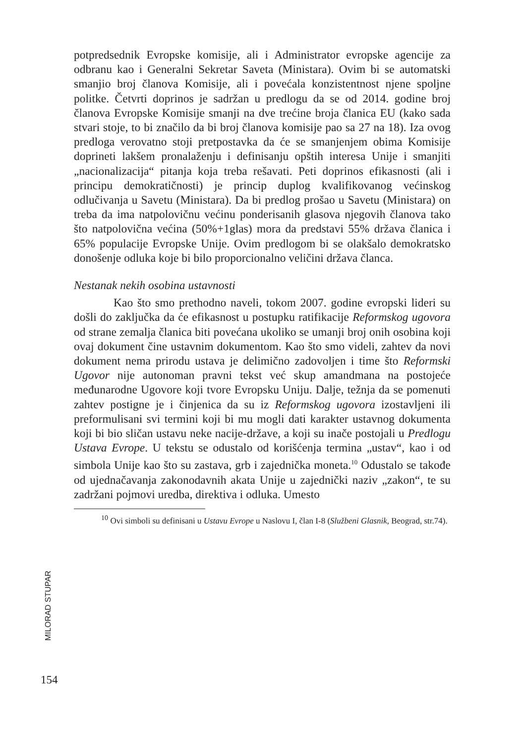potpredsednik Evropske komisije, ali i Administrator evropske agencije za odbranu kao i Generalni Sekretar Saveta (Ministara). Ovim bi se automatski smanjio broj članova Komisije, ali i povećala konzistentnost njene spoljne politke. Četvrti doprinos je sadržan u predlogu da se od 2014. godine broj članova Evropske Komisije smanji na dve trećine broja članica EU (kako sada stvari stoje, to bi značilo da bi broj članova komisije pao sa 27 na 18). Iza ovog predloga verovatno stoji pretpostavka da će se smanjenjem obima Komisije doprineti lakšem pronalaženju i definisanju opštih interesa Unije i smanjiti „nacionalizacija“ pitanja koja treba rešavati. Peti doprinos efikasnosti (ali i principu demokratičnosti) je princip duplog kvalifikovanog većinskog odlučivanja u Savetu (Ministara). Da bi predlog prošao u Savetu (Ministara) on treba da ima natpolovičnu većinu ponderisanih glasova njegovih članova tako što natpolovična većina (50%+1glas) mora da predstavi 55% država članica i 65% populacije Evropske Unije. Ovim predlogom bi se olakšalo demokratsko donošenje odluka koje bi bilo proporcionalno veličini država članca.
Nestanak nekih osobina ustavnosti
Kao što smo prethodno naveli, tokom 2007. godine evropski lideri su došli do zaključka da će efikasnost u postupku ratifikacije Reformskog ugovora od strane zemalja članica biti povećana ukoliko se umanji broj onih osobina koji ovaj dokument čine ustavnim dokumentom. Kao što smo videli, zahtev da novi dokument nema prirodu ustava je delimično zadovoljen i time što Reformski Ugovor nije autonoman pravni tekst već skup amandmana na postojeće međunarodne Ugovore koji tvore Evropsku Uniju. Dalje, težnja da se pomenuti zahtev postigne je i činjenica da su iz Reformskog ugovora izostavljeni ili preformulisani svi termini koji bi mu mogli dati karakter ustavnog dokumenta koji bi bio sličan ustavu neke nacije-države, a koji su inače postojali u Predlogu Ustava Evrope. U tekstu se odustalo od korišćenja termina „ustav“, kao i od simbola Unije kao što su zastava, grb i zajednička moneta.<sup>10</sup> Odustalo se takođe od ujednačavanja zakonodavnih akata Unije u zajednički naziv „zakon“, te su zadržani pojmovi uredba, direktiva i odluka. Umesto
<sup>10</sup> Ovi simboli su definisani u Ustavu Evrope u Naslovu I, član I-8 (Službeni Glasnik, Beograd, str.74).
MILORAD STUPAR
154